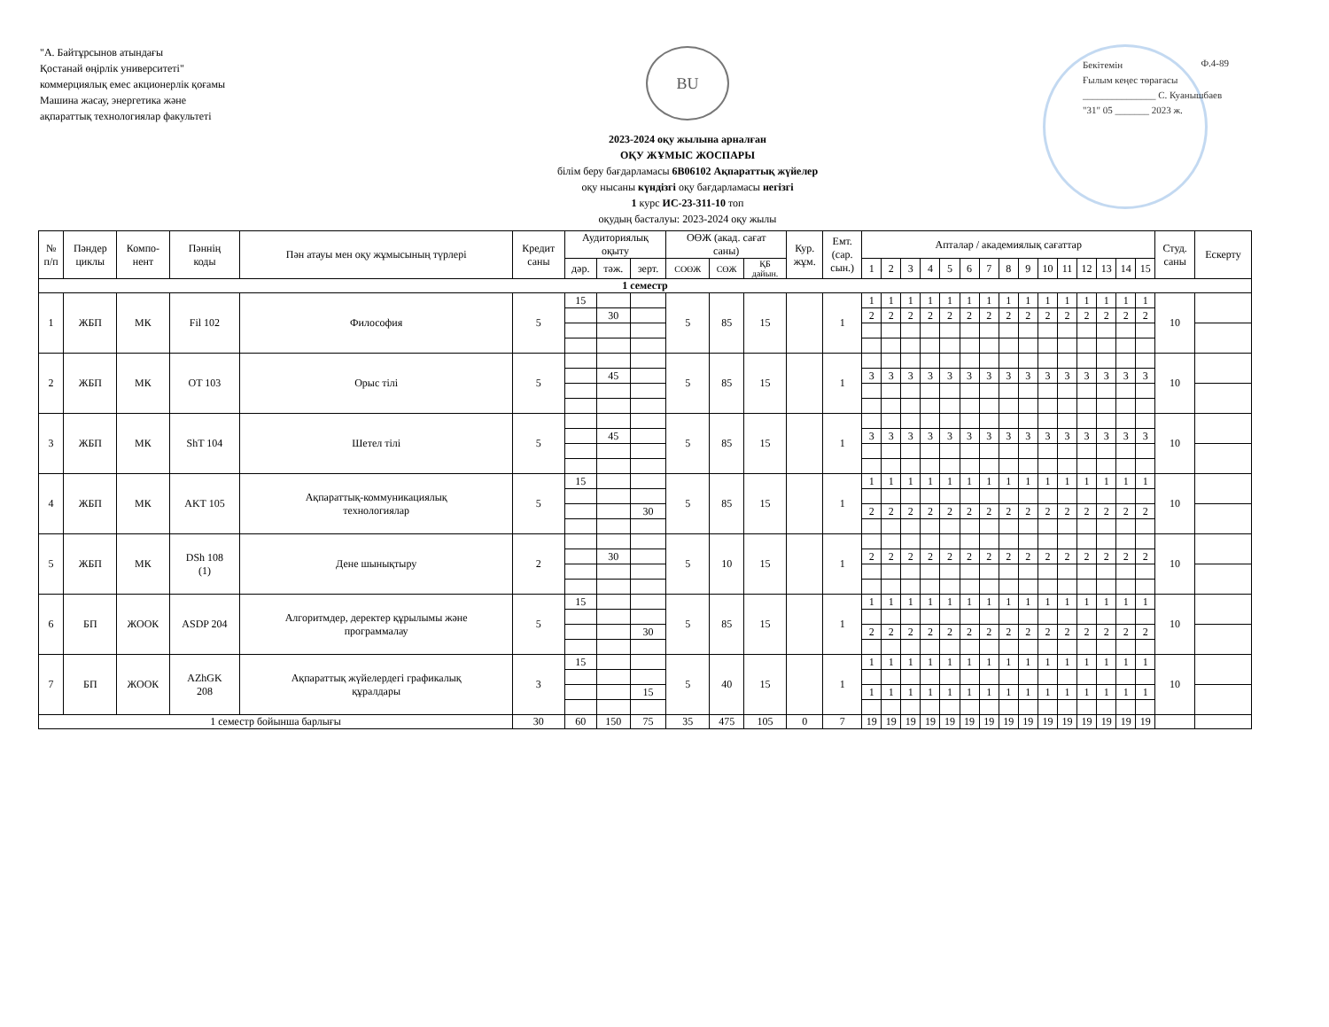"А. Байтұрсынов атындағы
Қостанай өңірлік университеті"
коммерциялық емес акционерлік қоғамы
Машина жасау, энергетика және
ақпараттық технологиялар факультеті
BU
2023-2024 оқу жылына арналған
ОҚУ ЖҰМЫС ЖОСПАРЫ
білім беру бағдарламасы 6В06102 Ақпараттық жүйелер
оқу нысаны күндізгі оқу бағдарламасы негізгі
1 курс ИС-23-311-10 топ
оқудың басталуы: 2023-2024 оқу жылы
Бекітемін
Ғылым кеңес төрағасы
_______________ С. Куанышбаев
"31" 05 _______ 2023 ж.
Ф.4-89
| № п/п | Пәндер циклы | Компо- нент | Пәннің коды | Пән атауы мен оқу жұмысының түрлері | Кредит саны | Аудиториялық оқыту | | | ОӨЖ (акад. сағат саны) | | | Кур. жұм. | Емт. (сар. сын.) | Апталар / академиялық сағаттар | | | | | | | | | | | | | | | Студ. саны | Ескерту |
| --- | --- | --- | --- | --- | --- | --- | --- | --- | --- | --- | --- | --- | --- | --- | --- | --- | --- | --- | --- | --- | --- | --- | --- | --- | --- | --- | --- | --- | --- | --- |
| | | | | | | дәр. | тәж. | зерт. | СОӨЖ | СӨЖ | ҚБ дайын. | | | 1 | 2 | 3 | 4 | 5 | 6 | 7 | 8 | 9 | 10 | 11 | 12 | 13 | 14 | 15 | | |
| 1 семестр | | | | | | | | | | | | | | | | | | | | | | | | | | | | | | |
| 1 | ЖБП | МК | Fil 102 | Философия | 5 | 15 | | | 5 | 85 | 15 | | 1 | 1 | 1 | 1 | 1 | 1 | 1 | 1 | 1 | 1 | 1 | 1 | 1 | 1 | 1 | 1 | 10 | |
| | | | | | | | 30 | | | | | | | 2 | 2 | 2 | 2 | 2 | 2 | 2 | 2 | 2 | 2 | 2 | 2 | 2 | 2 | 2 | | |
| 2 | ЖБП | МК | OT 103 | Орыс тілі | 5 | | | | 5 | 85 | 15 | | 1 | | | | | | | | | | | | | | | | 10 | |
| | | | | | | | 45 | | | | | | | 3 | 3 | 3 | 3 | 3 | 3 | 3 | 3 | 3 | 3 | 3 | 3 | 3 | 3 | 3 | | |
| 3 | ЖБП | МК | ShT 104 | Шетел тілі | 5 | | | | 5 | 85 | 15 | | 1 | | | | | | | | | | | | | | | | 10 | |
| | | | | | | | 45 | | | | | | | 3 | 3 | 3 | 3 | 3 | 3 | 3 | 3 | 3 | 3 | 3 | 3 | 3 | 3 | 3 | | |
| 4 | ЖБП | МК | AKT 105 | Ақпараттық-коммуникациялық технологиялар | 5 | 15 | | | 5 | 85 | 15 | | 1 | 1 | 1 | 1 | 1 | 1 | 1 | 1 | 1 | 1 | 1 | 1 | 1 | 1 | 1 | 1 | 10 | |
| | | | | | | | | 30 | | | | | | 2 | 2 | 2 | 2 | 2 | 2 | 2 | 2 | 2 | 2 | 2 | 2 | 2 | 2 | 2 | | |
| 5 | ЖБП | МК | DSh 108 (1) | Дене шынықтыру | 2 | | | | 5 | 10 | 15 | | 1 | | | | | | | | | | | | | | | | 10 | |
| | | | | | | | 30 | | | | | | | 2 | 2 | 2 | 2 | 2 | 2 | 2 | 2 | 2 | 2 | 2 | 2 | 2 | 2 | 2 | | |
| 6 | БП | ЖООК | ASDP 204 | Алгоритмдер, деректер құрылымы және программалау | 5 | 15 | | | 5 | 85 | 15 | | 1 | 1 | 1 | 1 | 1 | 1 | 1 | 1 | 1 | 1 | 1 | 1 | 1 | 1 | 1 | 1 | 10 | |
| | | | | | | | | 30 | | | | | | 2 | 2 | 2 | 2 | 2 | 2 | 2 | 2 | 2 | 2 | 2 | 2 | 2 | 2 | 2 | | |
| 7 | БП | ЖООК | AZhGK 208 | Ақпараттық жүйелердегі графикалық құралдары | 3 | 15 | | | 5 | 40 | 15 | | 1 | 1 | 1 | 1 | 1 | 1 | 1 | 1 | 1 | 1 | 1 | 1 | 1 | 1 | 1 | 1 | 10 | |
| | | | | | | | | 15 | | | | | | 1 | 1 | 1 | 1 | 1 | 1 | 1 | 1 | 1 | 1 | 1 | 1 | 1 | 1 | 1 | | |
| 1 семестр бойынша барлығы | | | | | 30 | 60 | 150 | 75 | 35 | 475 | 105 | 0 | 7 | 19 | 19 | 19 | 19 | 19 | 19 | 19 | 19 | 19 | 19 | 19 | 19 | 19 | 19 | 19 | | |